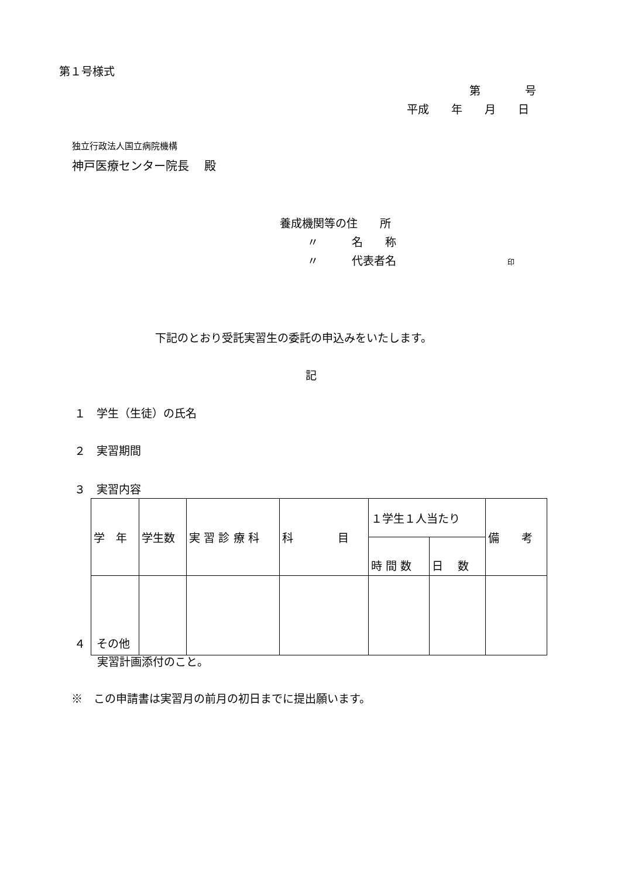第１号様式
第　　　　号
平成　　年　　月　　日
独立行政法人国立病院機構
神戸医療センター院長　 殿
養成機関等の住　　所
〃　　　名　　称
〃　　　代表者名　　　　　　　　　　印
下記のとおり受託実習生の委託の申込みをいたします。
記
１　学生（生徒）の氏名
２　実習期間
３　実習内容
| 学 年 | 学生数 | 実 習 診 療 科 | 科 目 | １学生１人当たり | | 備 考 |
| --- | --- | --- | --- | --- | --- | --- |
| | | | | 時 間 数 | 日 数 | |
４　その他
実習計画添付のこと。
※　この申請書は実習月の前月の初日までに提出願います。